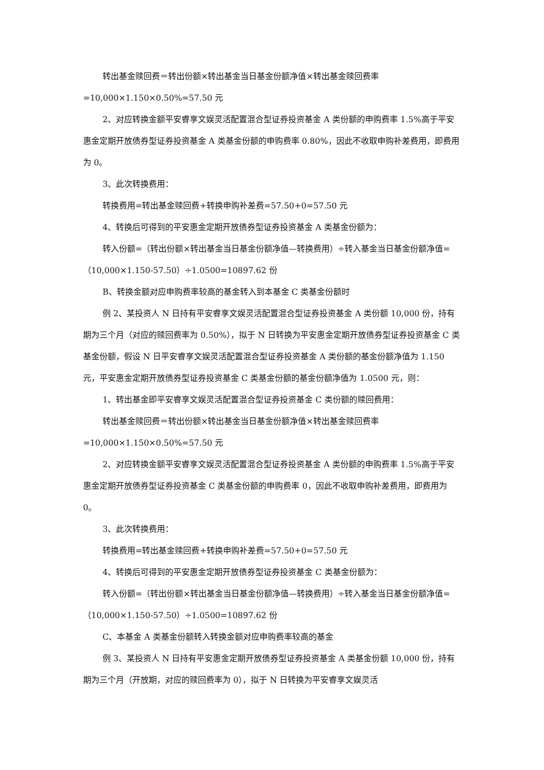转出基金赎回费＝转出份额×转出基金当日基金份额净值×转出基金赎回费率=10,000×1.150×0.50%=57.50 元
2、对应转换金额平安睿享文娱灵活配置混合型证券投资基金 A 类份额的申购费率 1.5%高于平安惠金定期开放债券型证券投资基金 A 类基金份额的申购费率 0.80%，因此不收取申购补差费用，即费用为 0。
3、此次转换费用：
转换费用=转出基金赎回费+转换申购补差费=57.50+0=57.50 元
4、转换后可得到的平安惠金定期开放债券型证券投资基金 A 类基金份额为：
转入份额=（转出份额×转出基金当日基金份额净值—转换费用）÷转入基金当日基金份额净值=（10,000×1.150-57.50）÷1.0500=10897.62 份
B、转换金额对应申购费率较高的基金转入到本基金 C 类基金份额时
例 2、某投资人 N 日持有平安睿享文娱灵活配置混合型证券投资基金 A 类份额 10,000 份，持有期为三个月（对应的赎回费率为 0.50%），拟于 N 日转换为平安惠金定期开放债券型证券投资基金 C 类基金份额，假设 N 日平安睿享文娱灵活配置混合型证券投资基金 A 类份额的基金份额净值为 1.150 元，平安惠金定期开放债券型证券投资基金 C 类基金份额的基金份额净值为 1.0500 元，则：
1、转出基金即平安睿享文娱灵活配置混合型证券投资基金 C 类份额的赎回费用：
转出基金赎回费＝转出份额×转出基金当日基金份额净值×转出基金赎回费率=10,000×1.150×0.50%=57.50 元
2、对应转换金额平安睿享文娱灵活配置混合型证券投资基金 A 类份额的申购费率 1.5%高于平安惠金定期开放债券型证券投资基金 C 类基金份额的申购费率 0，因此不收取申购补差费用，即费用为 0。
3、此次转换费用：
转换费用=转出基金赎回费+转换申购补差费=57.50+0=57.50 元
4、转换后可得到的平安惠金定期开放债券型证券投资基金 C 类基金份额为：
转入份额=（转出份额×转出基金当日基金份额净值—转换费用）÷转入基金当日基金份额净值=（10,000×1.150-57.50）÷1.0500=10897.62 份
C、本基金 A 类基金份额转入转换金额对应申购费率较高的基金
例 3、某投资人 N 日持有平安惠金定期开放债券型证券投资基金 A 类基金份额 10,000 份，持有期为三个月（开放期，对应的赎回费率为 0），拟于 N 日转换为平安睿享文娱灵活